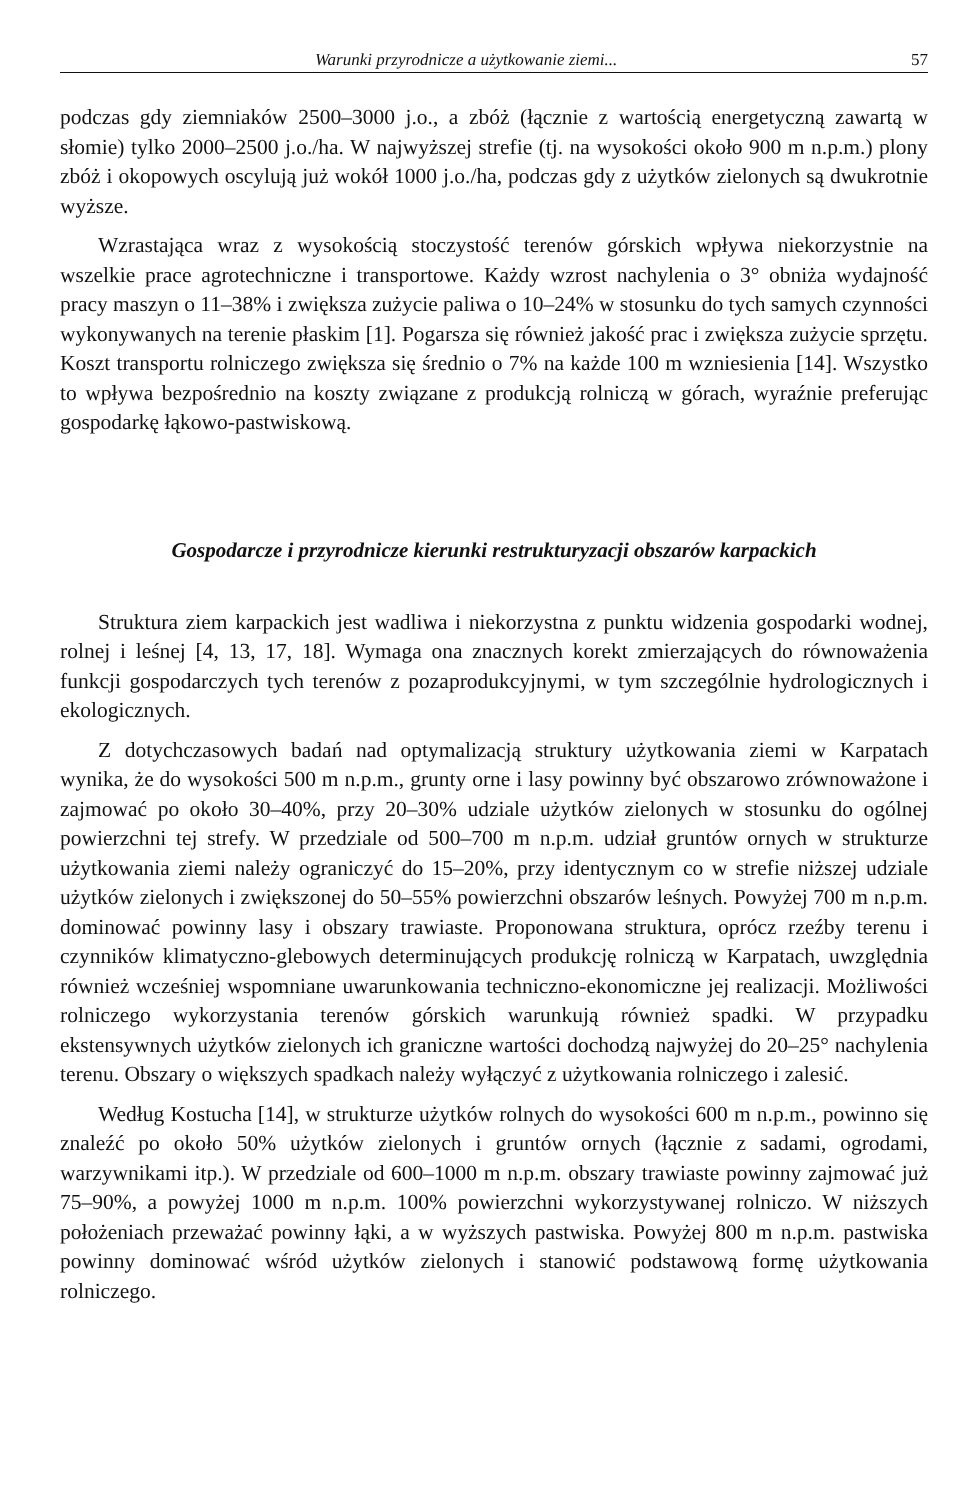Warunki przyrodnicze a użytkowanie ziemi... 57
podczas gdy ziemniaków 2500–3000 j.o., a zbóż (łącznie z wartością energetyczną zawartą w słomie) tylko 2000–2500 j.o./ha. W najwyższej strefie (tj. na wysokości około 900 m n.p.m.) plony zbóż i okopowych oscylują już wokół 1000 j.o./ha, podczas gdy z użytków zielonych są dwukrotnie wyższe.
Wzrastająca wraz z wysokością stoczystość terenów górskich wpływa niekorzystnie na wszelkie prace agrotechniczne i transportowe. Każdy wzrost nachylenia o 3° obniża wydajność pracy maszyn o 11–38% i zwiększa zużycie paliwa o 10–24% w stosunku do tych samych czynności wykonywanych na terenie płaskim [1]. Pogarsza się również jakość prac i zwiększa zużycie sprzętu. Koszt transportu rolniczego zwiększa się średnio o 7% na każde 100 m wzniesienia [14]. Wszystko to wpływa bezpośrednio na koszty związane z produkcją rolniczą w górach, wyraźnie preferując gospodarkę łąkowo-pastwiskową.
Gospodarcze i przyrodnicze kierunki restrukturyzacji obszarów karpackich
Struktura ziem karpackich jest wadliwa i niekorzystna z punktu widzenia gospodarki wodnej, rolnej i leśnej [4, 13, 17, 18]. Wymaga ona znacznych korekt zmierzających do równoważenia funkcji gospodarczych tych terenów z pozaprodukcyjnymi, w tym szczególnie hydrologicznych i ekologicznych.
Z dotychczasowych badań nad optymalizacją struktury użytkowania ziemi w Karpatach wynika, że do wysokości 500 m n.p.m., grunty orne i lasy powinny być obszarowo zrównoważone i zajmować po około 30–40%, przy 20–30% udziale użytków zielonych w stosunku do ogólnej powierzchni tej strefy. W przedziale od 500–700 m n.p.m. udział gruntów ornych w strukturze użytkowania ziemi należy ograniczyć do 15–20%, przy identycznym co w strefie niższej udziale użytków zielonych i zwiększonej do 50–55% powierzchni obszarów leśnych. Powyżej 700 m n.p.m. dominować powinny lasy i obszary trawiaste. Proponowana struktura, oprócz rzeźby terenu i czynników klimatyczno-glebowych determinujących produkcję rolniczą w Karpatach, uwzględnia również wcześniej wspomniane uwarunkowania techniczno-ekonomiczne jej realizacji. Możliwości rolniczego wykorzystania terenów górskich warunkują również spadki. W przypadku ekstensywnych użytków zielonych ich graniczne wartości dochodzą najwyżej do 20–25° nachylenia terenu. Obszary o większych spadkach należy wyłączyć z użytkowania rolniczego i zalesić.
Według Kostucha [14], w strukturze użytków rolnych do wysokości 600 m n.p.m., powinno się znaleźć po około 50% użytków zielonych i gruntów ornych (łącznie z sadami, ogrodami, warzywnikami itp.). W przedziale od 600–1000 m n.p.m. obszary trawiaste powinny zajmować już 75–90%, a powyżej 1000 m n.p.m. 100% powierzchni wykorzystywanej rolniczo. W niższych położeniach przeważać powinny łąki, a w wyższych pastwiska. Powyżej 800 m n.p.m. pastwiska powinny dominować wśród użytków zielonych i stanowić podstawową formę użytkowania rolniczego.